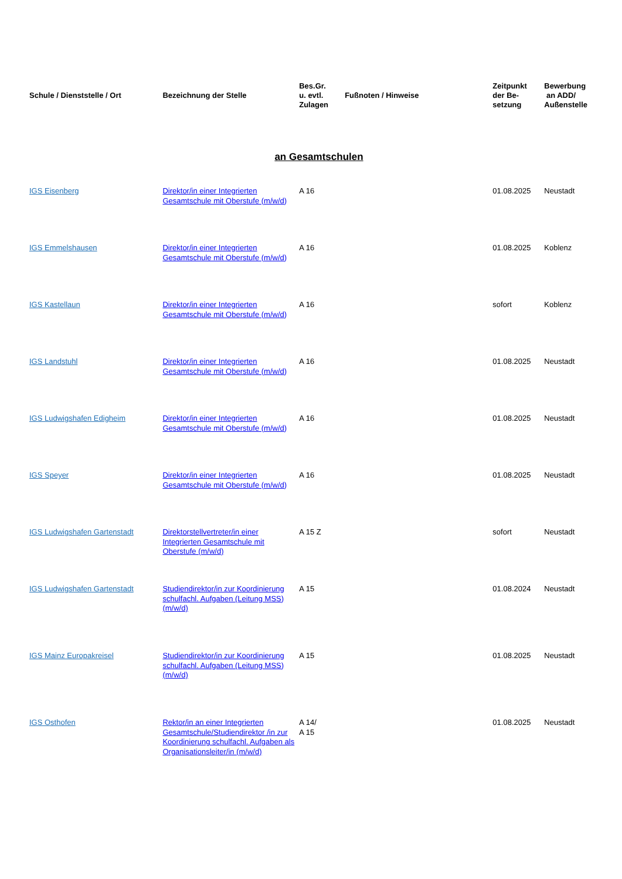| Schule / Dienststelle / Ort | Bezeichnung der Stelle | Bes.Gr. u. evtl. Zulagen | Fußnoten / Hinweise | Zeitpunkt der Be- setzung | Bewerbung an ADD/ Außenstelle |
| --- | --- | --- | --- | --- | --- |
| an Gesamtschulen | | | | | |
| IGS Eisenberg | Direktor/in einer Integrierten Gesamtschule mit Oberstufe (m/w/d) | A 16 | | 01.08.2025 | Neustadt |
| IGS Emmelshausen | Direktor/in einer Integrierten Gesamtschule mit Oberstufe (m/w/d) | A 16 | | 01.08.2025 | Koblenz |
| IGS Kastellaun | Direktor/in einer Integrierten Gesamtschule mit Oberstufe (m/w/d) | A 16 | | sofort | Koblenz |
| IGS Landstuhl | Direktor/in einer Integrierten Gesamtschule mit Oberstufe (m/w/d) | A 16 | | 01.08.2025 | Neustadt |
| IGS Ludwigshafen Edigheim | Direktor/in einer Integrierten Gesamtschule mit Oberstufe (m/w/d) | A 16 | | 01.08.2025 | Neustadt |
| IGS Speyer | Direktor/in einer Integrierten Gesamtschule mit Oberstufe (m/w/d) | A 16 | | 01.08.2025 | Neustadt |
| IGS Ludwigshafen Gartenstadt | Direktorstellvertreter/in einer Integrierten Gesamtschule mit Oberstufe (m/w/d) | A 15 Z | | sofort | Neustadt |
| IGS Ludwigshafen Gartenstadt | Studiendirektor/in zur Koordinierung schulfachl. Aufgaben (Leitung MSS) (m/w/d) | A 15 | | 01.08.2024 | Neustadt |
| IGS Mainz Europakreisel | Studiendirektor/in zur Koordinierung schulfachl. Aufgaben (Leitung MSS) (m/w/d) | A 15 | | 01.08.2025 | Neustadt |
| IGS Osthofen | Rektor/in an einer Integrierten Gesamtschule/Studiendirektor /in zur Koordinierung schulfachl. Aufgaben als Organisationsleiter/in (m/w/d) | A 14/ A 15 | | 01.08.2025 | Neustadt |